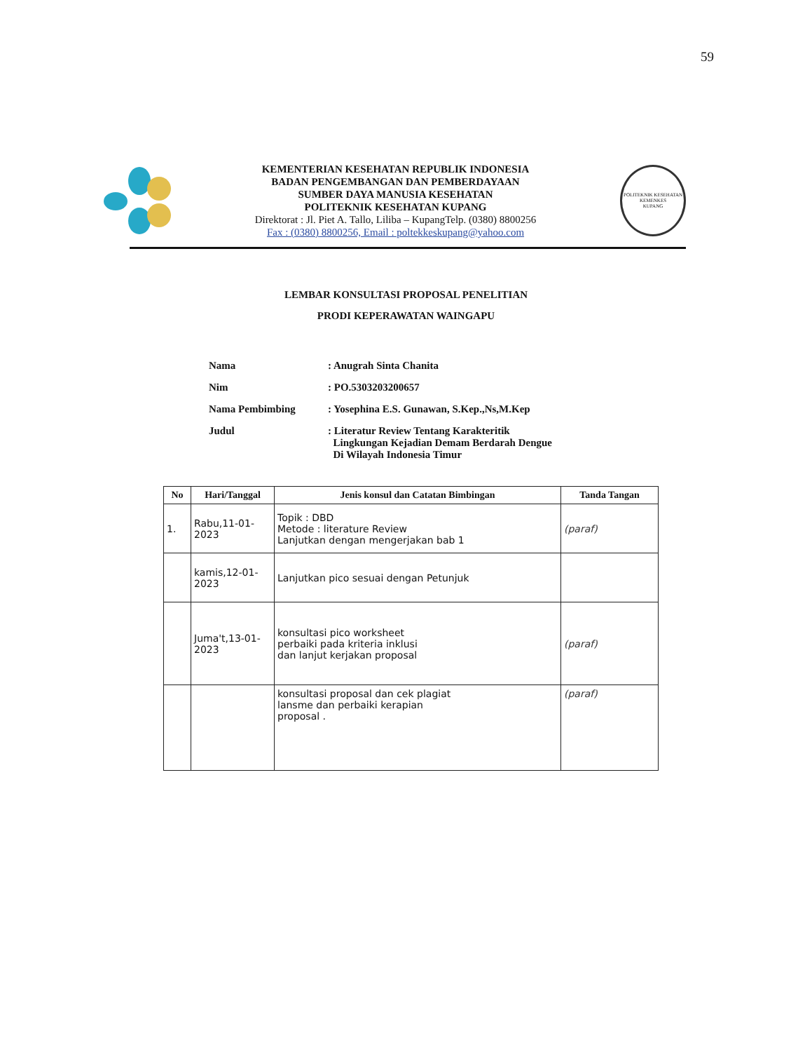59
KEMENTERIAN KESEHATAN REPUBLIK INDONESIA
BADAN PENGEMBANGAN DAN PEMBERDAYAAN
SUMBER DAYA MANUSIA KESEHATAN
POLITEKNIK KESEHATAN KUPANG
Direktorat : Jl. Piet A. Tallo, Liliba – KupangTelp. (0380) 8800256
Fax : (0380) 8800256, Email : poltekkeskupang@yahoo.com
POLITEKNIK KESEHATAN KEMENKES
KUPANG
LEMBAR KONSULTASI PROPOSAL PENELITIAN
PRODI KEPERAWATAN WAINGAPU
| Nama | : Anugrah Sinta Chanita |
| Nim | : PO.5303203200657 |
| Nama Pembimbing | : Yosephina E.S. Gunawan, S.Kep.,Ns,M.Kep |
| Judul | : Literatur Review Tentang Karakteritik Lingkungan Kejadian Demam Berdarah Dengue Di Wilayah Indonesia Timur |
| No | Hari/Tanggal | Jenis konsul dan Catatan Bimbingan | Tanda Tangan |
| --- | --- | --- | --- |
| 1. | Rabu,11-01-2023 | Topik : DBD Metode : literature Review Lanjutkan dengan mengerjakan bab 1 | (paraf) |
| | kamis,12-01-2023 | Lanjutkan pico sesuai dengan Petunjuk | |
| | Juma't,13-01-2023 | konsultasi pico worksheet perbaiki pada kriteria inklusi dan lanjut kerjakan proposal | (paraf) |
| | | konsultasi proposal dan cek plagiat lansme dan perbaiki kerapian proposal . | (paraf) |